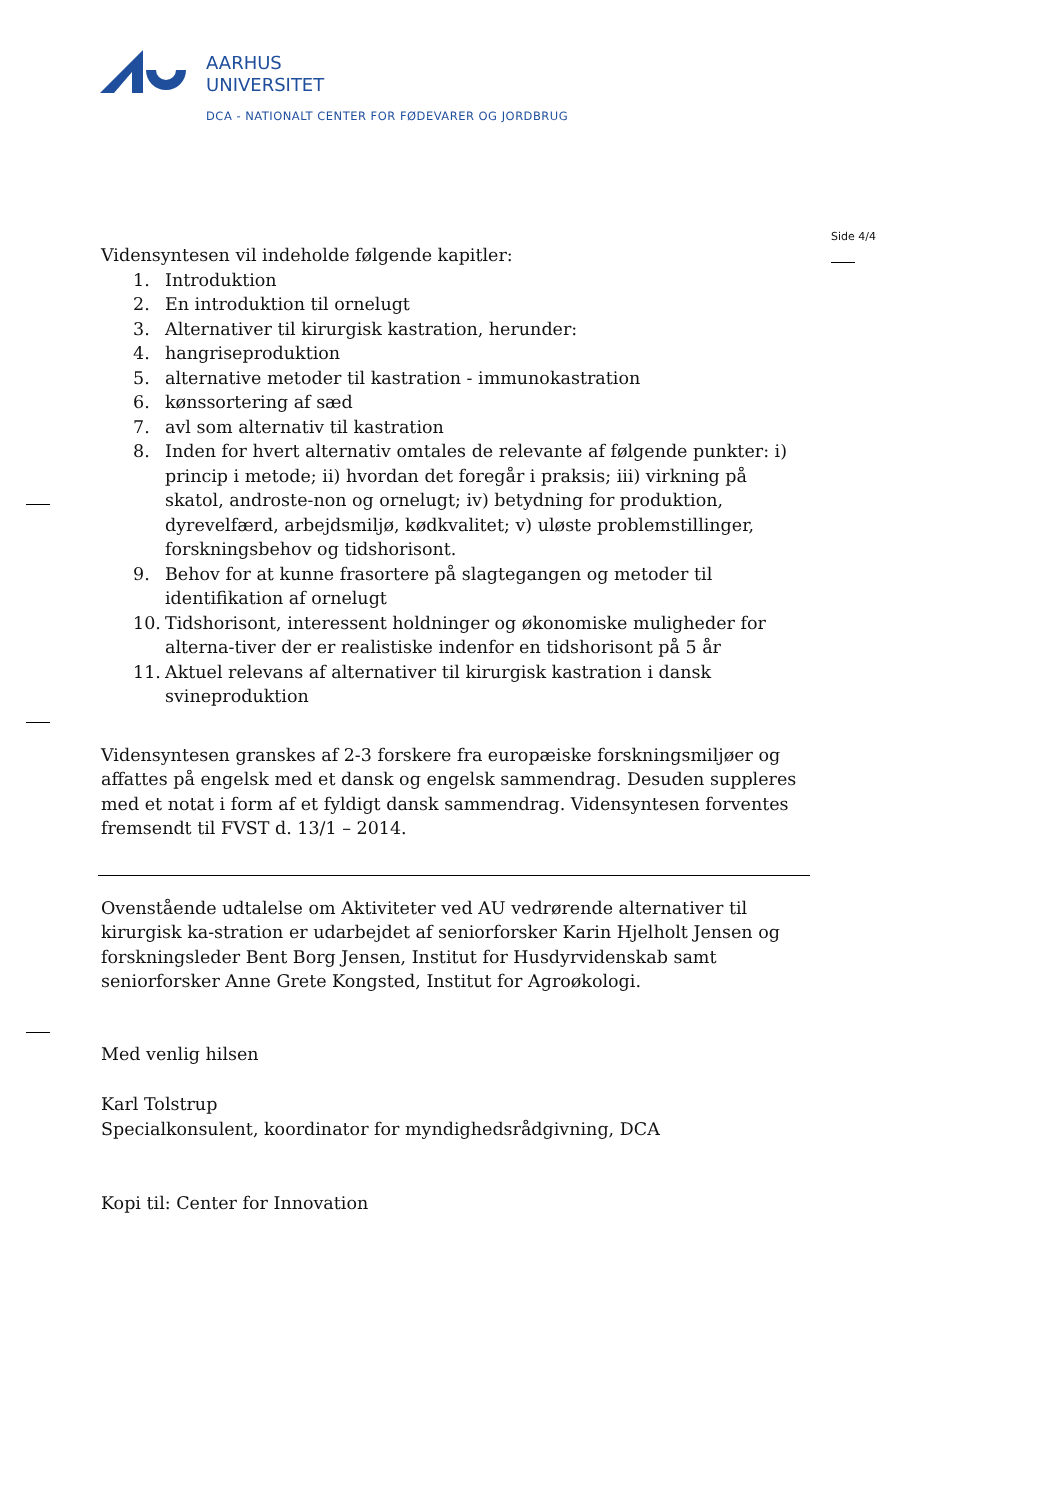AARHUS
UNIVERSITET
DCA - NATIONALT CENTER FOR FØDEVARER OG JORDBRUG
Side 4/4
Vidensyntesen vil indeholde følgende kapitler:
1. Introduktion
2. En introduktion til ornelugt
3. Alternativer til kirurgisk kastration, herunder:
4. hangriseproduktion
5. alternative metoder til kastration - immunokastration
6. kønssortering af sæd
7. avl som alternativ til kastration
8. Inden for hvert alternativ omtales de relevante af følgende punkter: i) princip i metode; ii) hvordan det foregår i praksis; iii) virkning på skatol, androste-non og ornelugt; iv) betydning for produktion, dyrevelfærd, arbejdsmiljø, kødkvalitet; v) uløste problemstillinger, forskningsbehov og tidshorisont.
9. Behov for at kunne frasortere på slagtegangen og metoder til identifikation af ornelugt
10. Tidshorisont, interessent holdninger og økonomiske muligheder for alterna-tiver der er realistiske indenfor en tidshorisont på 5 år
11. Aktuel relevans af alternativer til kirurgisk kastration i dansk svineproduktion
Vidensyntesen granskes af 2-3 forskere fra europæiske forskningsmiljøer og affattes på engelsk med et dansk og engelsk sammendrag. Desuden suppleres med et notat i form af et fyldigt dansk sammendrag. Vidensyntesen forventes fremsendt til FVST d. 13/1 – 2014.
Ovenstående udtalelse om Aktiviteter ved AU vedrørende alternativer til kirurgisk ka-stration er udarbejdet af seniorforsker Karin Hjelholt Jensen og forskningsleder Bent Borg Jensen, Institut for Husdyrvidenskab samt seniorforsker Anne Grete Kongsted, Institut for Agroøkologi.
Med venlig hilsen
Karl Tolstrup
Specialkonsulent, koordinator for myndighedsrådgivning, DCA
Kopi til: Center for Innovation